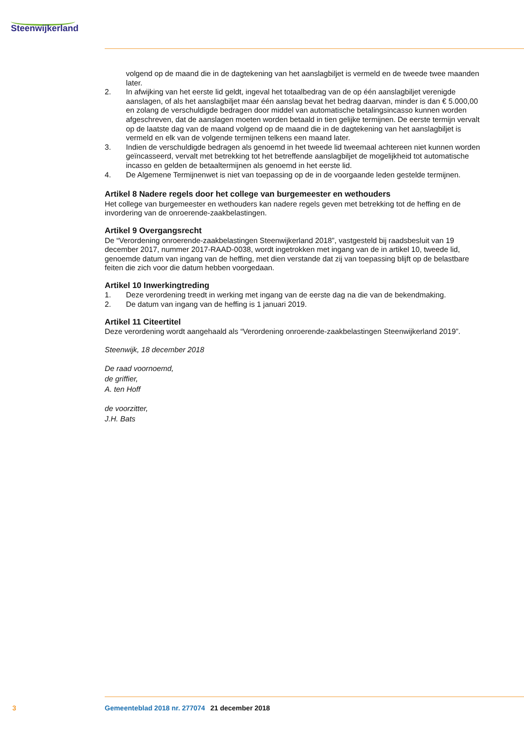Steenwijkerland
volgend op de maand die in de dagtekening van het aanslagbiljet is vermeld en de tweede twee maanden later.
2. In afwijking van het eerste lid geldt, ingeval het totaalbedrag van de op één aanslagbiljet verenigde aanslagen, of als het aanslagbiljet maar één aanslag bevat het bedrag daarvan, minder is dan € 5.000,00 en zolang de verschuldigde bedragen door middel van automatische betalingsincasso kunnen worden afgeschreven, dat de aanslagen moeten worden betaald in tien gelijke termijnen. De eerste termijn vervalt op de laatste dag van de maand volgend op de maand die in de dagtekening van het aanslagbiljet is vermeld en elk van de volgende termijnen telkens een maand later.
3. Indien de verschuldigde bedragen als genoemd in het tweede lid tweemaal achtereen niet kunnen worden geïncasseerd, vervalt met betrekking tot het betreffende aanslagbiljet de mogelijkheid tot automatische incasso en gelden de betaaltermijnen als genoemd in het eerste lid.
4. De Algemene Termijnenwet is niet van toepassing op de in de voorgaande leden gestelde termijnen.
Artikel 8 Nadere regels door het college van burgemeester en wethouders
Het college van burgemeester en wethouders kan nadere regels geven met betrekking tot de heffing en de invordering van de onroerende-zaakbelastingen.
Artikel 9 Overgangsrecht
De “Verordening onroerende-zaakbelastingen Steenwijkerland 2018”, vastgesteld bij raadsbesluit van 19 december 2017, nummer 2017-RAAD-0038, wordt ingetrokken met ingang van de in artikel 10, tweede lid, genoemde datum van ingang van de heffing, met dien verstande dat zij van toepassing blijft op de belastbare feiten die zich voor die datum hebben voorgedaan.
Artikel 10 Inwerkingtreding
1. Deze verordening treedt in werking met ingang van de eerste dag na die van de bekendmaking.
2. De datum van ingang van de heffing is 1 januari 2019.
Artikel 11 Citeertitel
Deze verordening wordt aangehaald als “Verordening onroerende-zaakbelastingen Steenwijkerland 2019”.
Steenwijk, 18 december 2018
De raad voornoemd,
de griffier,
A. ten Hoff
de voorzitter,
J.H. Bats
3 Gemeenteblad 2018 nr. 277074 21 december 2018